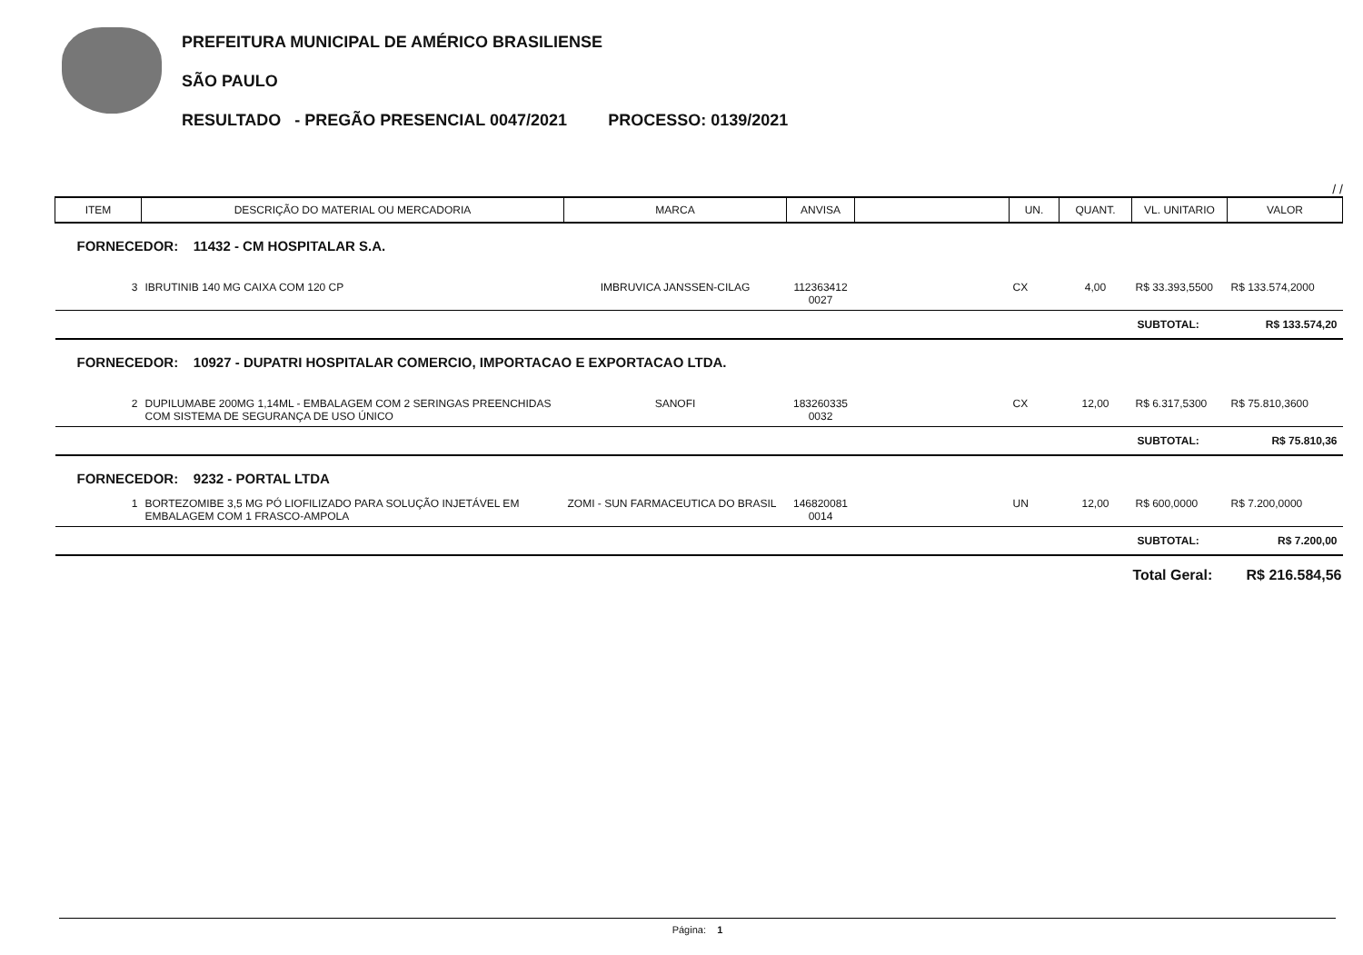PREFEITURA MUNICIPAL DE AMÉRICO BRASILIENSE
SÃO PAULO
RESULTADO - PREGÃO PRESENCIAL 0047/2021 PROCESSO: 0139/2021
/ /
| ITEM | DESCRIÇÃO DO MATERIAL OU MERCADORIA | MARCA | ANVISA | | UN. | QUANT. | VL. UNITARIO | VALOR |
| FORNECEDOR: 11432 - CM HOSPITALAR S.A. | | | | | | | | |
| 3 | IBRUTINIB 140 MG CAIXA COM 120 CP | IMBRUVICA JANSSEN-CILAG | 112363412 0027 | | CX | 4,00 | R$ 33.393,5500 | R$ 133.574,2000 |
| | | | | | | | SUBTOTAL: | R$ 133.574,20 |
| FORNECEDOR: 10927 - DUPATRI HOSPITALAR COMERCIO, IMPORTACAO E EXPORTACAO LTDA. | | | | | | | | |
| 2 | DUPILUMABE 200MG 1,14ML - EMBALAGEM COM 2 SERINGAS PREENCHIDAS COM SISTEMA DE SEGURANÇA DE USO ÚNICO | SANOFI | 183260335 0032 | | CX | 12,00 | R$ 6.317,5300 | R$ 75.810,3600 |
| | | | | | | | SUBTOTAL: | R$ 75.810,36 |
| FORNECEDOR: 9232 - PORTAL LTDA | | | | | | | | |
| 1 | BORTEZOMIBE 3,5 MG PÓ LIOFILIZADO PARA SOLUÇÃO INJETÁVEL EM EMBALAGEM COM 1 FRASCO-AMPOLA | ZOMI - SUN FARMACEUTICA DO BRASIL | 146820081 0014 | | UN | 12,00 | R$ 600,0000 | R$ 7.200,0000 |
| | | | | | | | SUBTOTAL: | R$ 7.200,00 |
| | | | | | | | Total Geral: | R$ 216.584,56 |
Página: 1